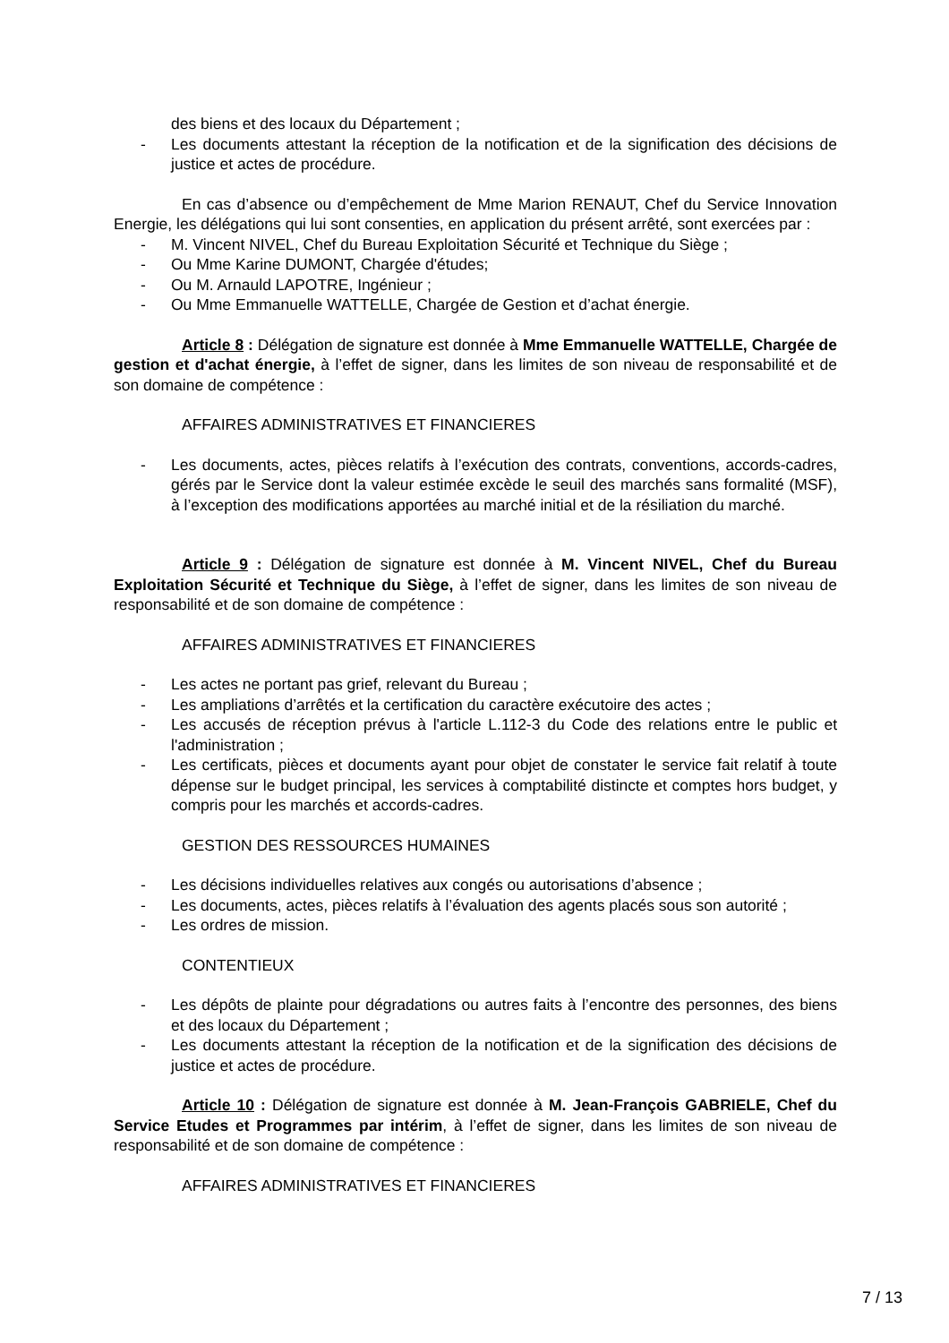des biens et des locaux du Département ;
- Les documents attestant la réception de la notification et de la signification des décisions de justice et actes de procédure.
En cas d’absence ou d’empêchement de Mme Marion RENAUT, Chef du Service Innovation Energie, les délégations qui lui sont consenties, en application du présent arrêté, sont exercées par :
- M. Vincent NIVEL, Chef du Bureau Exploitation Sécurité et Technique du Siège ;
- Ou Mme Karine DUMONT, Chargée d'études;
- Ou M. Arnauld LAPOTRE, Ingénieur ;
- Ou Mme Emmanuelle WATTELLE, Chargée de Gestion et d’achat énergie.
Article 8 : Délégation de signature est donnée à Mme Emmanuelle WATTELLE, Chargée de gestion et d'achat énergie, à l’effet de signer, dans les limites de son niveau de responsabilité et de son domaine de compétence :
AFFAIRES ADMINISTRATIVES ET FINANCIERES
- Les documents, actes, pièces relatifs à l’exécution des contrats, conventions, accords-cadres, gérés par le Service dont la valeur estimée excède le seuil des marchés sans formalité (MSF), à l’exception des modifications apportées au marché initial et de la résiliation du marché.
Article 9 : Délégation de signature est donnée à M. Vincent NIVEL, Chef du Bureau Exploitation Sécurité et Technique du Siège, à l’effet de signer, dans les limites de son niveau de responsabilité et de son domaine de compétence :
AFFAIRES ADMINISTRATIVES ET FINANCIERES
- Les actes ne portant pas grief, relevant du Bureau ;
- Les ampliations d’arrêtés et la certification du caractère exécutoire des actes ;
- Les accusés de réception prévus à l'article L.112-3 du Code des relations entre le public et l'administration ;
- Les certificats, pièces et documents ayant pour objet de constater le service fait relatif à toute dépense sur le budget principal, les services à comptabilité distincte et comptes hors budget, y compris pour les marchés et accords-cadres.
GESTION DES RESSOURCES HUMAINES
- Les décisions individuelles relatives aux congés ou autorisations d’absence ;
- Les documents, actes, pièces relatifs à l’évaluation des agents placés sous son autorité ;
- Les ordres de mission.
CONTENTIEUX
- Les dépôts de plainte pour dégradations ou autres faits à l’encontre des personnes, des biens et des locaux du Département ;
- Les documents attestant la réception de la notification et de la signification des décisions de justice et actes de procédure.
Article 10 : Délégation de signature est donnée à M. Jean-François GABRIELE, Chef du Service Etudes et Programmes par intérim, à l’effet de signer, dans les limites de son niveau de responsabilité et de son domaine de compétence :
AFFAIRES ADMINISTRATIVES ET FINANCIERES
7 / 13